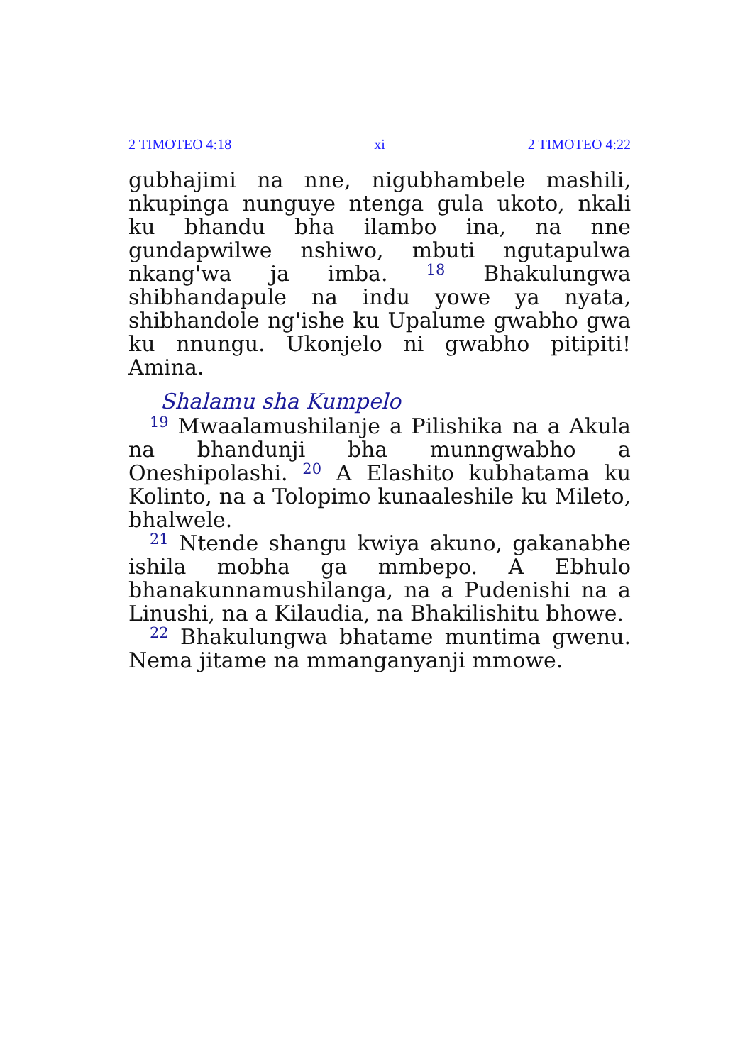2 TIMOTEO 4:18 xi 2 TIMOTEO 4:22
gubhajimi na nne, nigubhambele mashili, nkupinga nunguye ntenga gula ukoto, nkali ku bhandu bha ilambo ina, na nne gundapwilwe nshiwo, mbuti ngutapulwa nkang'wa ja imba. <sup>18</sup> Bhakulungwa shibhandapule na indu yowe ya nyata, shibhandole ng'ishe ku Upalume gwabho gwa ku nnungu. Ukonjelo ni gwabho pitipiti! Amina.
Shalamu sha Kumpelo
<sup>19</sup> Mwaalamushilanje a Pilishika na a Akula na bhandunji bha munngwabho a Oneshipolashi. <sup>20</sup> A Elashito kubhatama ku Kolinto, na a Tolop­imo kunaaleshile ku Mileto, bhalwele.
<sup>21</sup> Ntende shangu kwiya akuno, gakanabhe ishila mobha ga mmbepo. A Ebhulo bhanakun­namushilanga, na a Pudenishi na a Linushi, na a Kilaudia, na Bhakilishitu bhowe.
<sup>22</sup> Bhakulungwa bhatame muntima gwenu. Nema jitame na mmanganyanji mmowe.